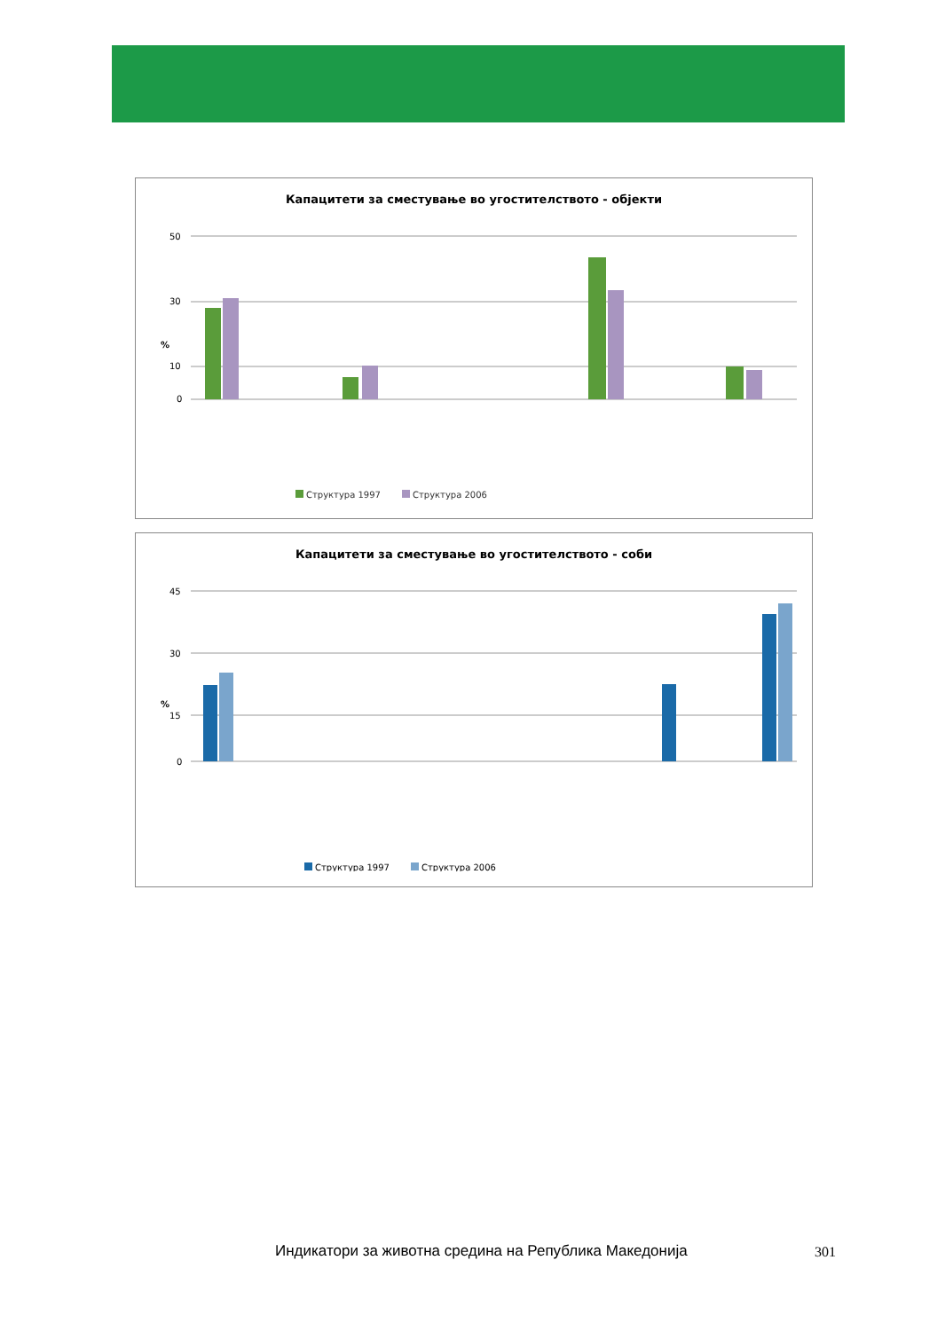Капацитети за сместување во угостителството - објекти
%
50
30
10
0
Структура 1997
Структура 2006
Хотели-вкупно Пансиони Мотели Преноќевалишта Туристички населби Бањски лекувалишта Планинарски домови и куќи Работнички одморалишта Туристички логори (кампови)1) Детски и младински летувалишта Привремени сместувачки капацитети
Капацитети за сместување во угостителството - соби
%
45
30
15
0
Структура 1997
Структура 2006
Индикатори за животна средина на Република Македонија
301